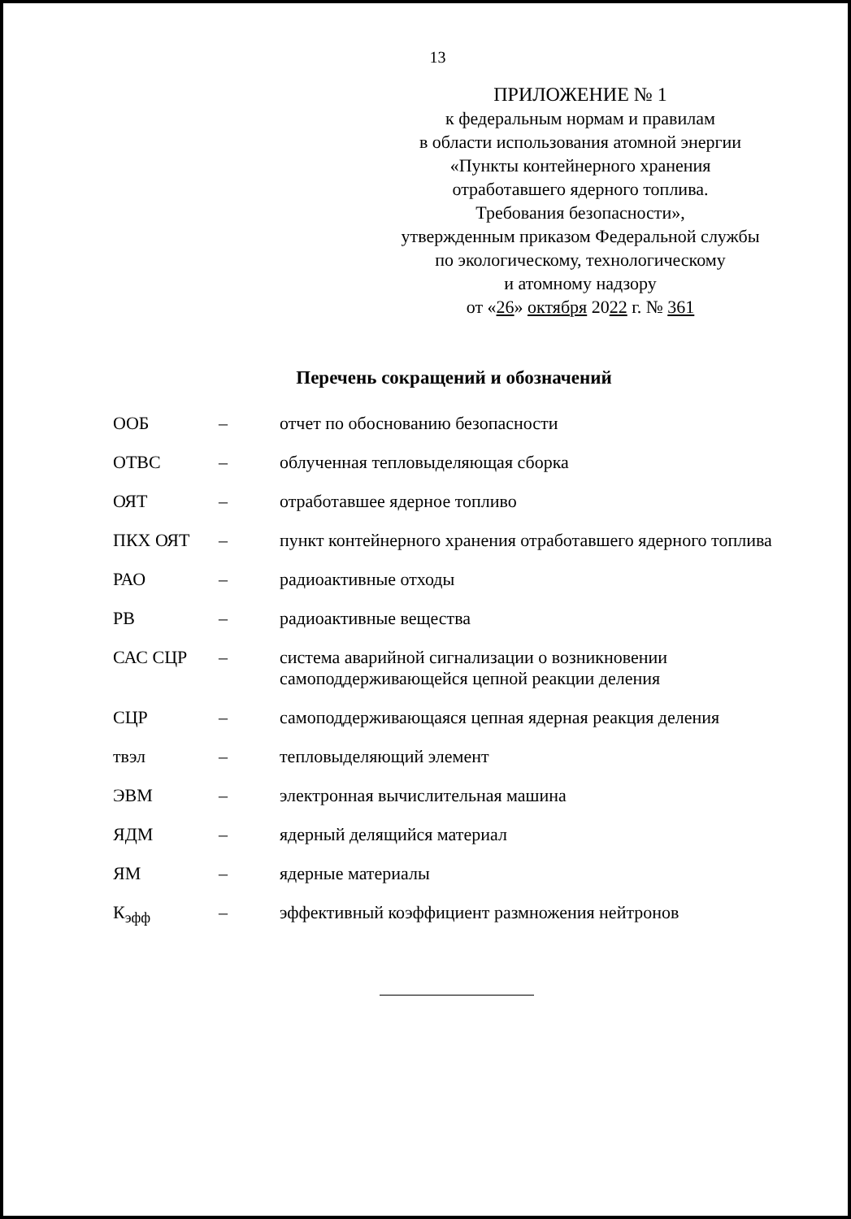13
ПРИЛОЖЕНИЕ № 1
к федеральным нормам и правилам
в области использования атомной энергии
«Пункты контейнерного хранения
отработавшего ядерного топлива.
Требования безопасности»,
утвержденным приказом Федеральной службы
по экологическому, технологическому
и атомному надзору
от «26» октября 2022 г. № 361
Перечень сокращений и обозначений
| ООБ | – | отчет по обоснованию безопасности |
| ОТВС | – | облученная тепловыделяющая сборка |
| ОЯТ | – | отработавшее ядерное топливо |
| ПКХ ОЯТ | – | пункт контейнерного хранения отработавшего ядерного топлива |
| РАО | – | радиоактивные отходы |
| РВ | – | радиоактивные вещества |
| САС СЦР | – | система аварийной сигнализации о возникновении самоподдерживающейся цепной реакции деления |
| СЦР | – | самоподдерживающаяся цепная ядерная реакция деления |
| твэл | – | тепловыделяющий элемент |
| ЭВМ | – | электронная вычислительная машина |
| ЯДМ | – | ядерный делящийся материал |
| ЯМ | – | ядерные материалы |
| К<sub>эфф</sub> | – | эффективный коэффициент размножения нейтронов |